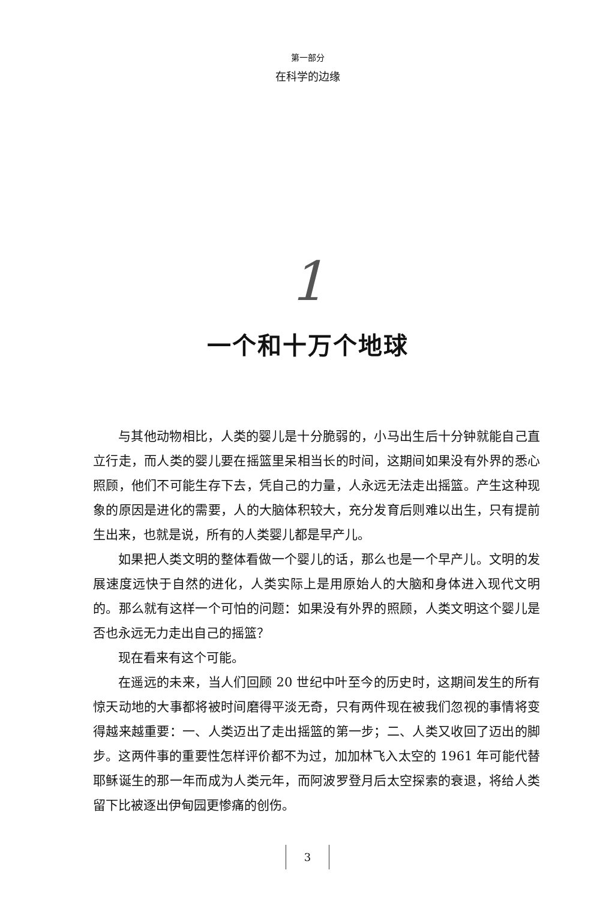第一部分
在科学的边缘
1
一个和十万个地球
与其他动物相比，人类的婴儿是十分脆弱的，小马出生后十分钟就能自己直立行走，而人类的婴儿要在摇篮里呆相当长的时间，这期间如果没有外界的悉心照顾，他们不可能生存下去，凭自己的力量，人永远无法走出摇篮。产生这种现象的原因是进化的需要，人的大脑体积较大，充分发育后则难以出生，只有提前生出来，也就是说，所有的人类婴儿都是早产儿。
如果把人类文明的整体看做一个婴儿的话，那么也是一个早产儿。文明的发展速度远快于自然的进化，人类实际上是用原始人的大脑和身体进入现代文明的。那么就有这样一个可怕的问题：如果没有外界的照顾，人类文明这个婴儿是否也永远无力走出自己的摇篮？
现在看来有这个可能。
在遥远的未来，当人们回顾 20 世纪中叶至今的历史时，这期间发生的所有惊天动地的大事都将被时间磨得平淡无奇，只有两件现在被我们忽视的事情将变得越来越重要：一、人类迈出了走出摇篮的第一步；二、人类又收回了迈出的脚步。这两件事的重要性怎样评价都不为过，加加林飞入太空的 1961 年可能代替耶稣诞生的那一年而成为人类元年，而阿波罗登月后太空探索的衰退，将给人类留下比被逐出伊甸园更惨痛的创伤。
3